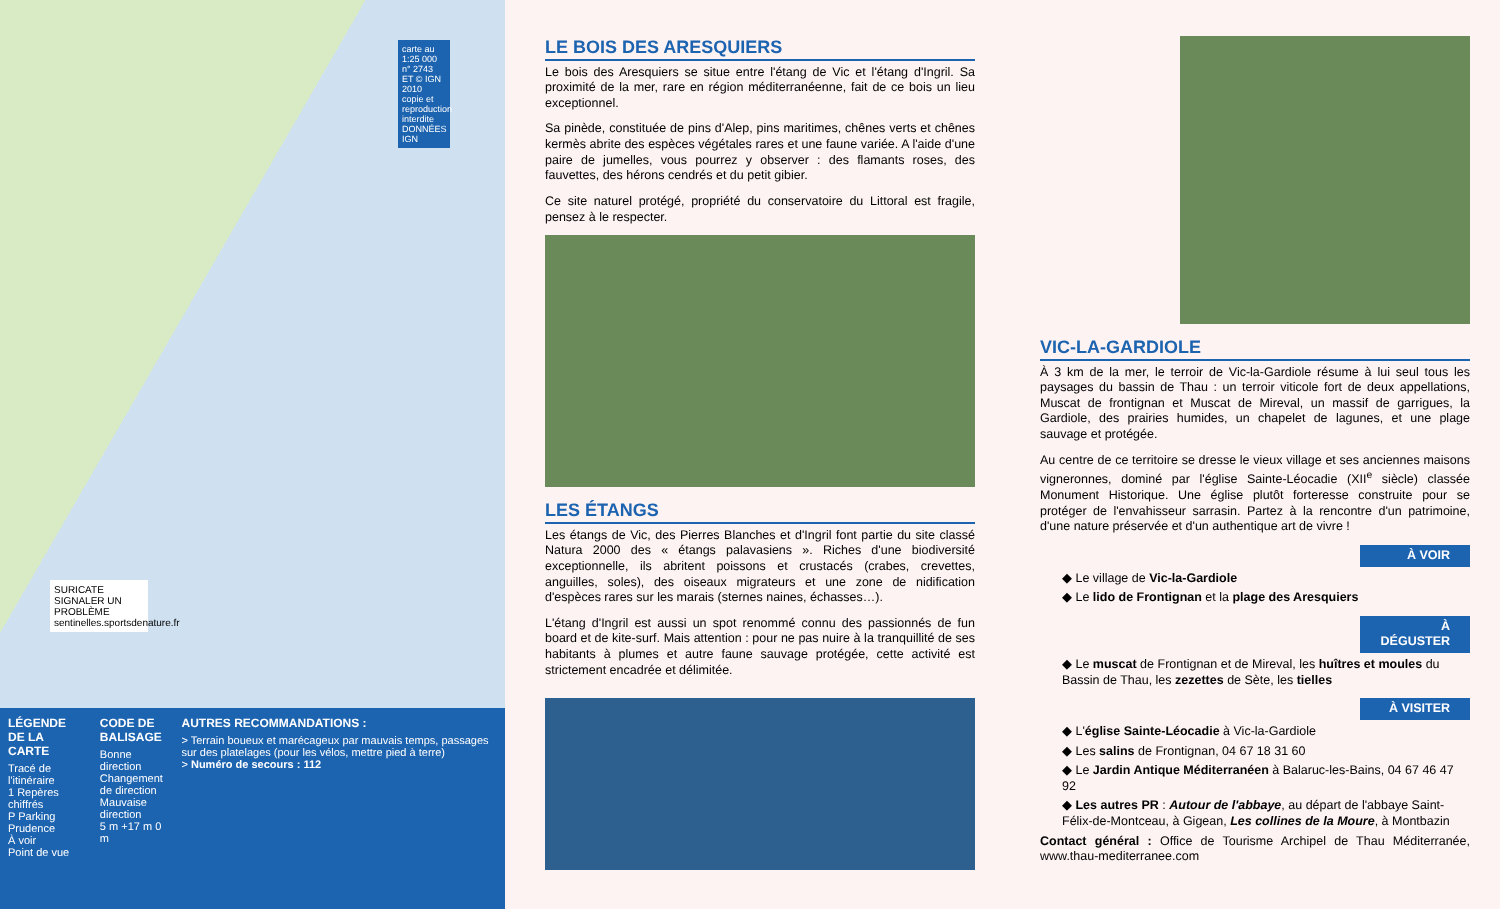carte au 1:25 000 n° 2743 ET © IGN 2010 copie et reproduction interdite DONNÉES IGN
SURICATE SIGNALER UN PROBLÈME sentinelles.sportsdenature.fr
LÉGENDE DE LA CARTE
Tracé de l'itinéraire
1 Repères chiffrés
P Parking
Prudence
À voir
Point de vue
CODE DE BALISAGE
Bonne direction
Changement de direction
Mauvaise direction
5 m +17 m 0 m
AUTRES RECOMMANDATIONS :
> Terrain boueux et marécageux par mauvais temps, passages sur des platelages (pour les vélos, mettre pied à terre)
> Numéro de secours : 112
LE BOIS DES ARESQUIERS
Le bois des Aresquiers se situe entre l'étang de Vic et l'étang d'Ingril. Sa proximité de la mer, rare en région méditerranéenne, fait de ce bois un lieu exceptionnel.
Sa pinède, constituée de pins d'Alep, pins maritimes, chênes verts et chênes kermès abrite des espèces végétales rares et une faune variée. A l'aide d'une paire de jumelles, vous pourrez y observer : des flamants roses, des fauvettes, des hérons cendrés et du petit gibier.
Ce site naturel protégé, propriété du conservatoire du Littoral est fragile, pensez à le respecter.
LES ÉTANGS
Les étangs de Vic, des Pierres Blanches et d'Ingril font partie du site classé Natura 2000 des « étangs palavasiens ». Riches d'une biodiversité exceptionnelle, ils abritent poissons et crustacés (crabes, crevettes, anguilles, soles), des oiseaux migrateurs et une zone de nidification d'espèces rares sur les marais (sternes naines, échasses…).
L'étang d'Ingril est aussi un spot renommé connu des passionnés de fun board et de kite-surf. Mais attention : pour ne pas nuire à la tranquillité de ses habitants à plumes et autre faune sauvage protégée, cette activité est strictement encadrée et délimitée.
VIC-LA-GARDIOLE
À 3 km de la mer, le terroir de Vic-la-Gardiole résume à lui seul tous les paysages du bassin de Thau : un terroir viticole fort de deux appellations, Muscat de frontignan et Muscat de Mireval, un massif de garrigues, la Gardiole, des prairies humides, un chapelet de lagunes, et une plage sauvage et protégée.
Au centre de ce territoire se dresse le vieux village et ses anciennes maisons vigneronnes, dominé par l'église Sainte-Léocadie (XII<sup>e</sup> siècle) classée Monument Historique. Une église plutôt forteresse construite pour se protéger de l'envahisseur sarrasin. Partez à la rencontre d'un patrimoine, d'une nature préservée et d'un authentique art de vivre !
À VOIR
◆ Le village de Vic-la-Gardiole
◆ Le lido de Frontignan et la plage des Aresquiers
À DÉGUSTER
◆ Le muscat de Frontignan et de Mireval, les huîtres et moules du Bassin de Thau, les zezettes de Sète, les tielles
À VISITER
◆ L'église Sainte-Léocadie à Vic-la-Gardiole
◆ Les salins de Frontignan, 04 67 18 31 60
◆ Le Jardin Antique Méditerranéen à Balaruc-les-Bains, 04 67 46 47 92
◆ Les autres PR : Autour de l'abbaye, au départ de l'abbaye Saint-Félix-de-Montceau, à Gigean, Les collines de la Moure, à Montbazin
Contact général : Office de Tourisme Archipel de Thau Méditerranée, www.thau-mediterranee.com